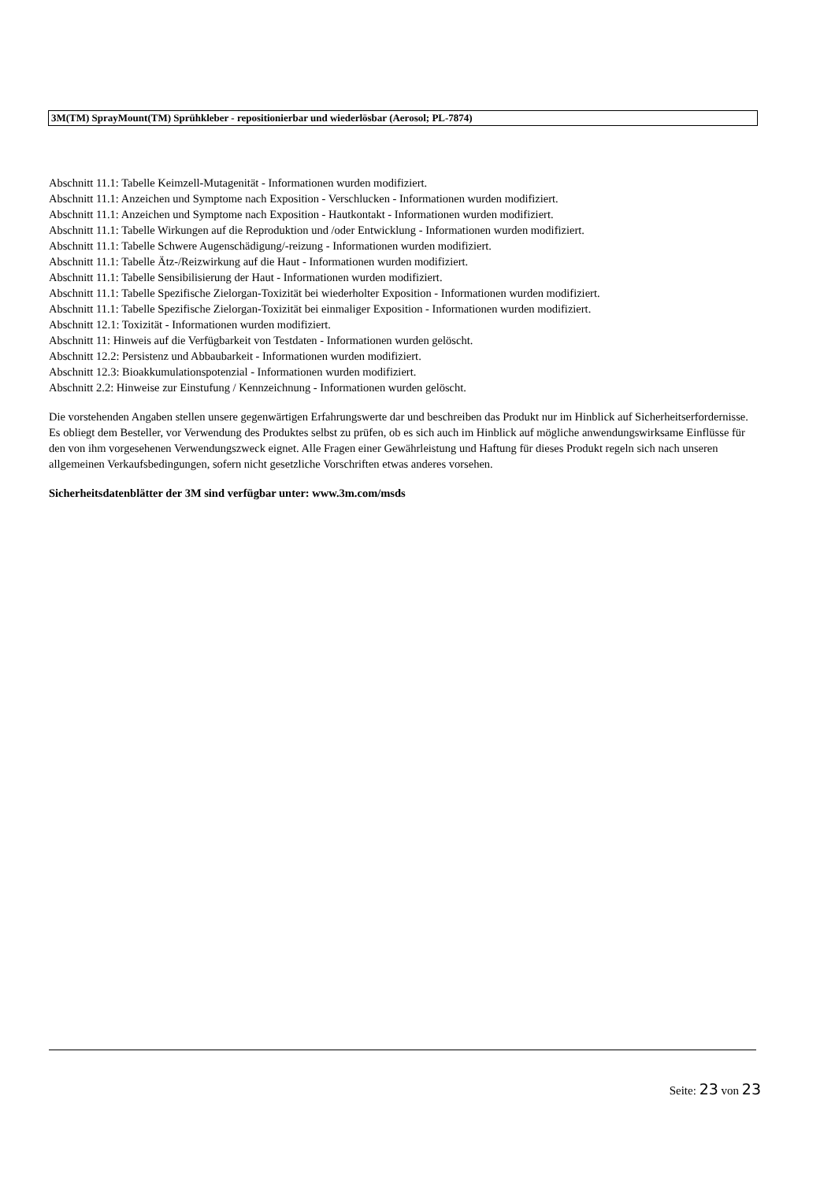3M(TM) SprayMount(TM) Sprühkleber - repositionierbar und wiederlösbar (Aerosol; PL-7874)
Abschnitt 11.1: Tabelle Keimzell-Mutagenität - Informationen wurden modifiziert.
Abschnitt 11.1: Anzeichen und Symptome nach Exposition - Verschlucken - Informationen wurden modifiziert.
Abschnitt 11.1: Anzeichen und Symptome nach Exposition - Hautkontakt - Informationen wurden modifiziert.
Abschnitt 11.1: Tabelle Wirkungen auf die Reproduktion und /oder Entwicklung - Informationen wurden modifiziert.
Abschnitt 11.1: Tabelle Schwere Augenschädigung/-reizung - Informationen wurden modifiziert.
Abschnitt 11.1: Tabelle Ätz-/Reizwirkung auf die Haut - Informationen wurden modifiziert.
Abschnitt 11.1: Tabelle Sensibilisierung der Haut - Informationen wurden modifiziert.
Abschnitt 11.1: Tabelle Spezifische Zielorgan-Toxizität bei wiederholter Exposition - Informationen wurden modifiziert.
Abschnitt 11.1: Tabelle Spezifische Zielorgan-Toxizität bei einmaliger Exposition - Informationen wurden modifiziert.
Abschnitt 12.1: Toxizität - Informationen wurden modifiziert.
Abschnitt 11: Hinweis auf die Verfügbarkeit von Testdaten - Informationen wurden gelöscht.
Abschnitt 12.2: Persistenz und Abbaubarkeit - Informationen wurden modifiziert.
Abschnitt 12.3: Bioakkumulationspotenzial - Informationen wurden modifiziert.
Abschnitt 2.2: Hinweise zur Einstufung / Kennzeichnung - Informationen wurden gelöscht.
Die vorstehenden Angaben stellen unsere gegenwärtigen Erfahrungswerte dar und beschreiben das Produkt nur im Hinblick auf Sicherheitserfordernisse. Es obliegt dem Besteller, vor Verwendung des Produktes selbst zu prüfen, ob es sich auch im Hinblick auf mögliche anwendungswirksame Einflüsse für den von ihm vorgesehenen Verwendungszweck eignet. Alle Fragen einer Gewährleistung und Haftung für dieses Produkt regeln sich nach unseren allgemeinen Verkaufsbedingungen, sofern nicht gesetzliche Vorschriften etwas anderes vorsehen.
Sicherheitsdatenblätter der 3M sind verfügbar unter: www.3m.com/msds
Seite: 23 von 23